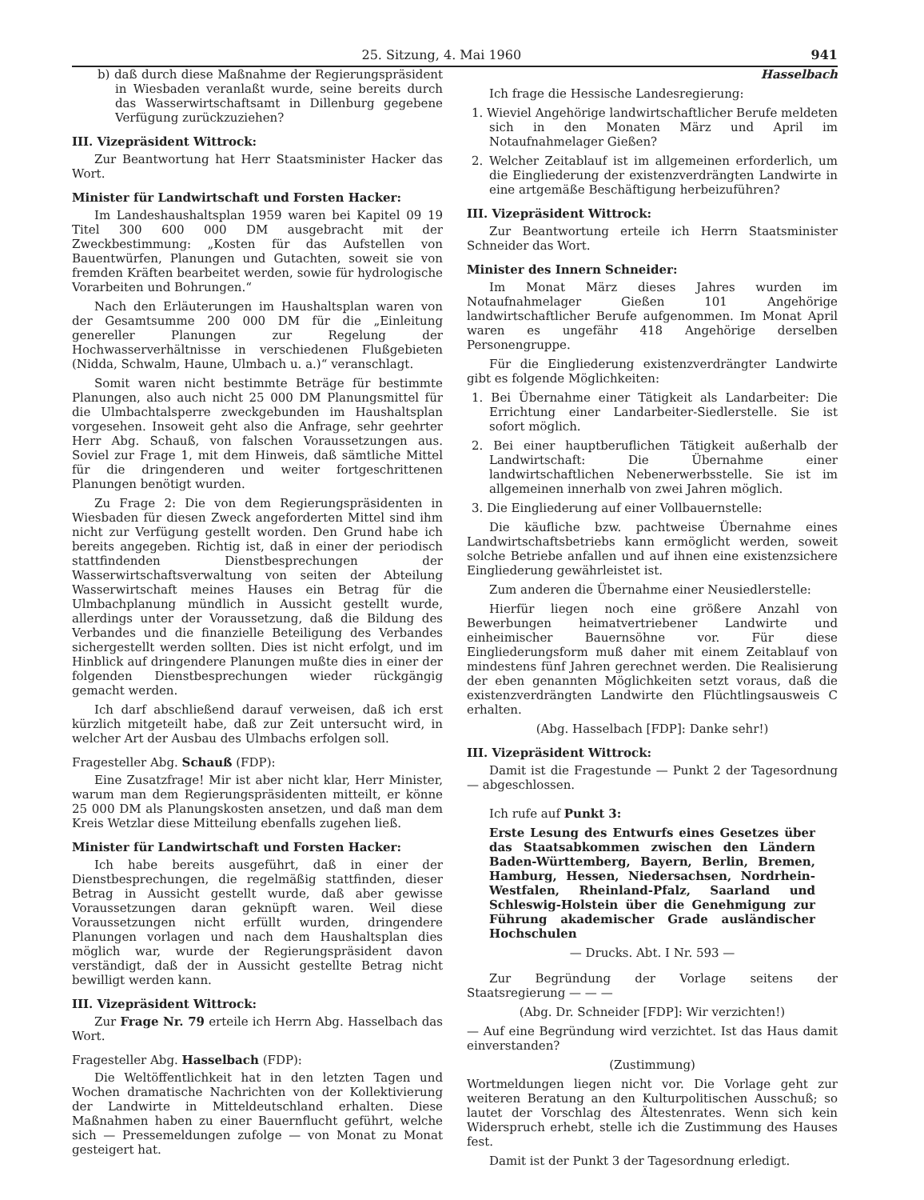25. Sitzung, 4. Mai 1960 941
b) daß durch diese Maßnahme der Regierungspräsident in Wiesbaden veranlaßt wurde, seine bereits durch das Wasserwirtschaftsamt in Dillenburg gegebene Verfügung zurückzuziehen?
III. Vizepräsident Wittrock:
Zur Beantwortung hat Herr Staatsminister Hacker das Wort.
Minister für Landwirtschaft und Forsten Hacker:
Im Landeshaushaltsplan 1959 waren bei Kapitel 09 19 Titel 300 600 000 DM ausgebracht mit der Zweckbestimmung: „Kosten für das Aufstellen von Bauentwürfen, Planungen und Gutachten, soweit sie von fremden Kräften bearbeitet werden, sowie für hydrologische Vorarbeiten und Bohrungen.“
Nach den Erläuterungen im Haushaltsplan waren von der Gesamtsumme 200 000 DM für die „Einleitung genereller Planungen zur Regelung der Hochwasserverhältnisse in verschiedenen Flußgebieten (Nidda, Schwalm, Haune, Ulmbach u. a.)“ veranschlagt.
Somit waren nicht bestimmte Beträge für bestimmte Planungen, also auch nicht 25 000 DM Planungsmittel für die Ulmbachtalsperre zweckgebunden im Haushaltsplan vorgesehen. Insoweit geht also die Anfrage, sehr geehrter Herr Abg. Schauß, von falschen Voraussetzungen aus. Soviel zur Frage 1, mit dem Hinweis, daß sämtliche Mittel für die dringenderen und weiter fortgeschrittenen Planungen benötigt wurden.
Zu Frage 2: Die von dem Regierungspräsidenten in Wiesbaden für diesen Zweck angeforderten Mittel sind ihm nicht zur Verfügung gestellt worden. Den Grund habe ich bereits angegeben. Richtig ist, daß in einer der periodisch stattfindenden Dienstbesprechungen der Wasserwirtschaftsverwaltung von seiten der Abteilung Wasserwirtschaft meines Hauses ein Betrag für die Ulmbachplanung mündlich in Aussicht gestellt wurde, allerdings unter der Voraussetzung, daß die Bildung des Verbandes und die finanzielle Beteiligung des Verbandes sichergestellt werden sollten. Dies ist nicht erfolgt, und im Hinblick auf dringendere Planungen mußte dies in einer der folgenden Dienstbesprechungen wieder rückgängig gemacht werden.
Ich darf abschließend darauf verweisen, daß ich erst kürzlich mitgeteilt habe, daß zur Zeit untersucht wird, in welcher Art der Ausbau des Ulmbachs erfolgen soll.
Fragesteller Abg. Schauß (FDP):
Eine Zusatzfrage! Mir ist aber nicht klar, Herr Minister, warum man dem Regierungspräsidenten mitteilt, er könne 25 000 DM als Planungskosten ansetzen, und daß man dem Kreis Wetzlar diese Mitteilung ebenfalls zugehen ließ.
Minister für Landwirtschaft und Forsten Hacker:
Ich habe bereits ausgeführt, daß in einer der Dienstbesprechungen, die regelmäßig stattfinden, dieser Betrag in Aussicht gestellt wurde, daß aber gewisse Voraussetzungen daran geknüpft waren. Weil diese Voraussetzungen nicht erfüllt wurden, dringendere Planungen vorlagen und nach dem Haushaltsplan dies möglich war, wurde der Regierungspräsident davon verständigt, daß der in Aussicht gestellte Betrag nicht bewilligt werden kann.
III. Vizepräsident Wittrock:
Zur Frage Nr. 79 erteile ich Herrn Abg. Hasselbach das Wort.
Fragesteller Abg. Hasselbach (FDP):
Die Weltöffentlichkeit hat in den letzten Tagen und Wochen dramatische Nachrichten von der Kollektivierung der Landwirte in Mitteldeutschland erhalten. Diese Maßnahmen haben zu einer Bauernflucht geführt, welche sich — Pressemeldungen zufolge — von Monat zu Monat gesteigert hat.
Hasselbach
Ich frage die Hessische Landesregierung:
1. Wieviel Angehörige landwirtschaftlicher Berufe meldeten sich in den Monaten März und April im Notaufnahmelager Gießen?
2. Welcher Zeitablauf ist im allgemeinen erforderlich, um die Eingliederung der existenzverdrängten Landwirte in eine artgemäße Beschäftigung herbeizuführen?
III. Vizepräsident Wittrock:
Zur Beantwortung erteile ich Herrn Staatsminister Schneider das Wort.
Minister des Innern Schneider:
Im Monat März dieses Jahres wurden im Notaufnahmelager Gießen 101 Angehörige landwirtschaftlicher Berufe aufgenommen. Im Monat April waren es ungefähr 418 Angehörige derselben Personengruppe.
Für die Eingliederung existenzverdrängter Landwirte gibt es folgende Möglichkeiten:
1. Bei Übernahme einer Tätigkeit als Landarbeiter: Die Errichtung einer Landarbeiter-Siedlerstelle. Sie ist sofort möglich.
2. Bei einer hauptberuflichen Tätigkeit außerhalb der Landwirtschaft: Die Übernahme einer landwirtschaftlichen Nebenerwerbsstelle. Sie ist im allgemeinen innerhalb von zwei Jahren möglich.
3. Die Eingliederung auf einer Vollbauernstelle:
Die käufliche bzw. pachtweise Übernahme eines Landwirtschaftsbetriebs kann ermöglicht werden, soweit solche Betriebe anfallen und auf ihnen eine existenzsichere Eingliederung gewährleistet ist.
Zum anderen die Übernahme einer Neusiedlerstelle:
Hierfür liegen noch eine größere Anzahl von Bewerbungen heimatvertriebener Landwirte und einheimischer Bauernsöhne vor. Für diese Eingliederungsform muß daher mit einem Zeitablauf von mindestens fünf Jahren gerechnet werden. Die Realisierung der eben genannten Möglichkeiten setzt voraus, daß die existenzverdrängten Landwirte den Flüchtlingsausweis C erhalten.
(Abg. Hasselbach [FDP]: Danke sehr!)
III. Vizepräsident Wittrock:
Damit ist die Fragestunde — Punkt 2 der Tagesordnung — abgeschlossen.
Ich rufe auf Punkt 3:
Erste Lesung des Entwurfs eines Gesetzes über das Staatsabkommen zwischen den Ländern Baden-Württemberg, Bayern, Berlin, Bremen, Hamburg, Hessen, Niedersachsen, Nordrhein-Westfalen, Rheinland-Pfalz, Saarland und Schleswig-Holstein über die Genehmigung zur Führung akademischer Grade ausländischer Hochschulen
— Drucks. Abt. I Nr. 593 —
Zur Begründung der Vorlage seitens der Staatsregierung — — —
(Abg. Dr. Schneider [FDP]: Wir verzichten!)
— Auf eine Begründung wird verzichtet. Ist das Haus damit einverstanden?
(Zustimmung)
Wortmeldungen liegen nicht vor. Die Vorlage geht zur weiteren Beratung an den Kulturpolitischen Ausschuß; so lautet der Vorschlag des Ältestenrates. Wenn sich kein Widerspruch erhebt, stelle ich die Zustimmung des Hauses fest.
Damit ist der Punkt 3 der Tagesordnung erledigt.